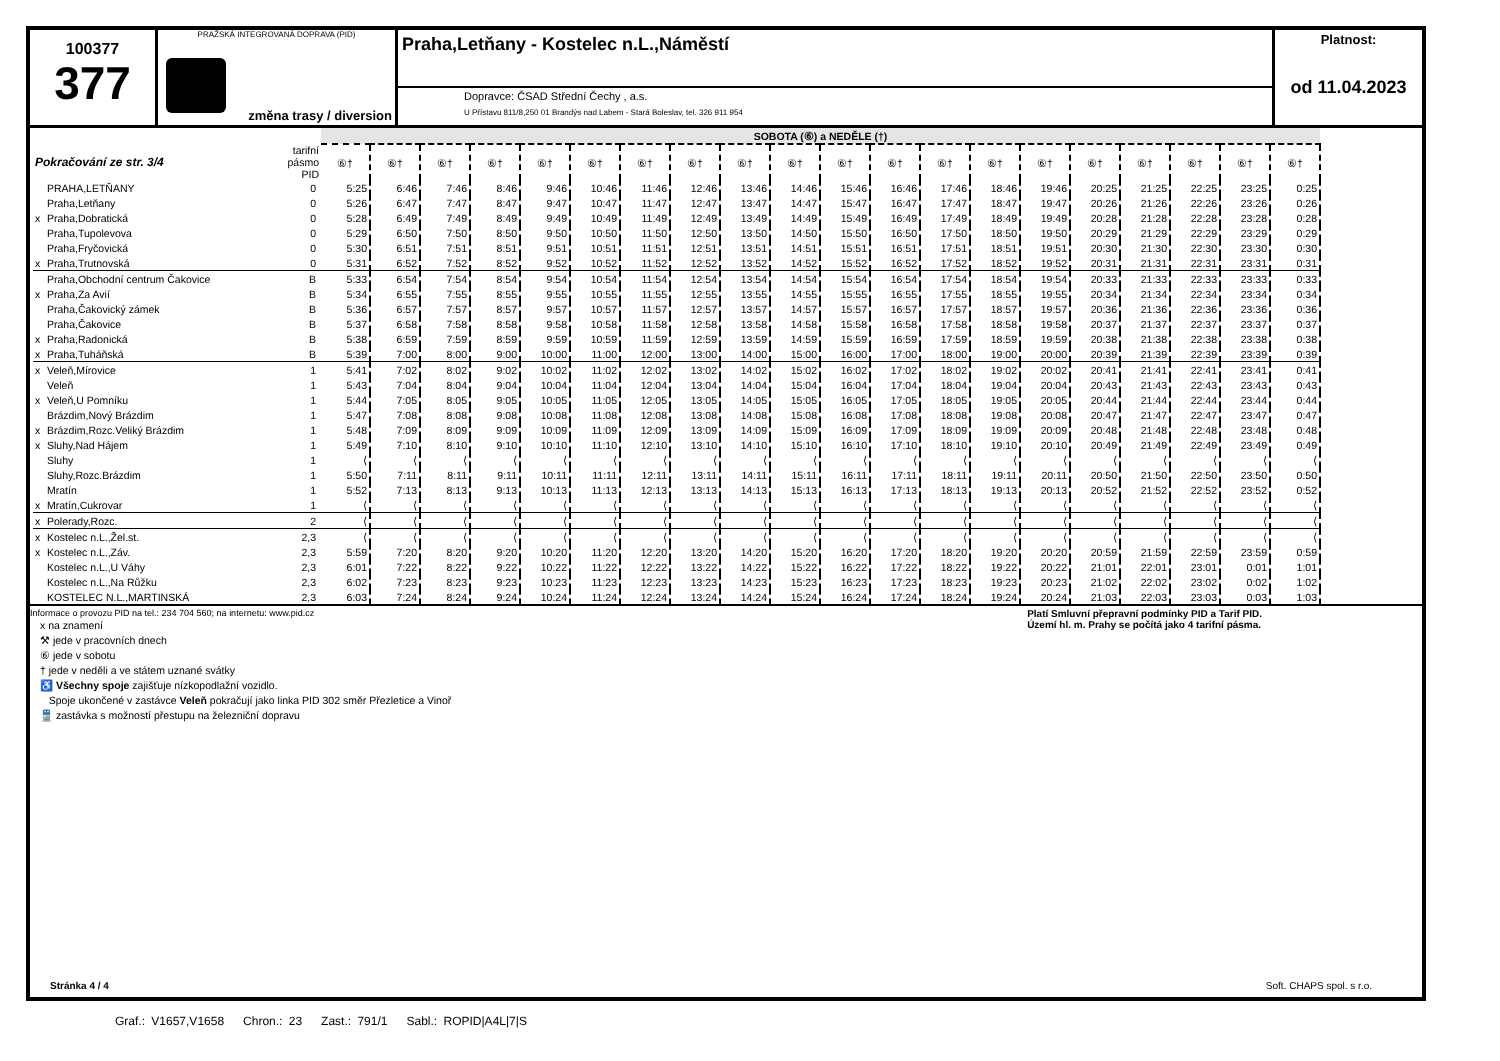100377
377
PRAŽSKÁ INTEGROVANÁ DOPRAVA (PID)
změna trasy / diversion
Praha,Letňany - Kostelec n.L.,Náměstí
Dopravce: ČSAD Střední Čechy , a.s.
U Přístavu 811/8,250 01 Brandýs nad Labem - Stará Boleslav, tel. 326 911 954
Platnost:
od 11.04.2023
| | | | SOBOTA (⑥) a NEDĚLE (†) | | | | | | | | | | | | | | | | | | | |
| --- | --- | --- | --- | --- | --- | --- | --- | --- | --- | --- | --- | --- | --- | --- | --- | --- | --- | --- | --- | --- | --- | --- |
| Pokračování ze str. 3/4 | | tarifní pásmo PID | ⑥† | ⑥† | ⑥† | ⑥† | ⑥† | ⑥† | ⑥† | ⑥† | ⑥† | ⑥† | ⑥† | ⑥† | ⑥† | ⑥† | ⑥† | ⑥† | ⑥† | ⑥† | ⑥† | ⑥† |
| | PRAHA,LETŇANY | 0 | 5:25 | 6:46 | 7:46 | 8:46 | 9:46 | 10:46 | 11:46 | 12:46 | 13:46 | 14:46 | 15:46 | 16:46 | 17:46 | 18:46 | 19:46 | 20:25 | 21:25 | 22:25 | 23:25 | 0:25 |
| | Praha,Letňany | 0 | 5:26 | 6:47 | 7:47 | 8:47 | 9:47 | 10:47 | 11:47 | 12:47 | 13:47 | 14:47 | 15:47 | 16:47 | 17:47 | 18:47 | 19:47 | 20:26 | 21:26 | 22:26 | 23:26 | 0:26 |
| x | Praha,Dobratická | 0 | 5:28 | 6:49 | 7:49 | 8:49 | 9:49 | 10:49 | 11:49 | 12:49 | 13:49 | 14:49 | 15:49 | 16:49 | 17:49 | 18:49 | 19:49 | 20:28 | 21:28 | 22:28 | 23:28 | 0:28 |
| | Praha,Tupolevova | 0 | 5:29 | 6:50 | 7:50 | 8:50 | 9:50 | 10:50 | 11:50 | 12:50 | 13:50 | 14:50 | 15:50 | 16:50 | 17:50 | 18:50 | 19:50 | 20:29 | 21:29 | 22:29 | 23:29 | 0:29 |
| | Praha,Fryčovická | 0 | 5:30 | 6:51 | 7:51 | 8:51 | 9:51 | 10:51 | 11:51 | 12:51 | 13:51 | 14:51 | 15:51 | 16:51 | 17:51 | 18:51 | 19:51 | 20:30 | 21:30 | 22:30 | 23:30 | 0:30 |
| x | Praha,Trutnovská | 0 | 5:31 | 6:52 | 7:52 | 8:52 | 9:52 | 10:52 | 11:52 | 12:52 | 13:52 | 14:52 | 15:52 | 16:52 | 17:52 | 18:52 | 19:52 | 20:31 | 21:31 | 22:31 | 23:31 | 0:31 |
| | Praha,Obchodní centrum Čakovice | B | 5:33 | 6:54 | 7:54 | 8:54 | 9:54 | 10:54 | 11:54 | 12:54 | 13:54 | 14:54 | 15:54 | 16:54 | 17:54 | 18:54 | 19:54 | 20:33 | 21:33 | 22:33 | 23:33 | 0:33 |
| x | Praha,Za Avií | B | 5:34 | 6:55 | 7:55 | 8:55 | 9:55 | 10:55 | 11:55 | 12:55 | 13:55 | 14:55 | 15:55 | 16:55 | 17:55 | 18:55 | 19:55 | 20:34 | 21:34 | 22:34 | 23:34 | 0:34 |
| | Praha,Čakovický zámek | B | 5:36 | 6:57 | 7:57 | 8:57 | 9:57 | 10:57 | 11:57 | 12:57 | 13:57 | 14:57 | 15:57 | 16:57 | 17:57 | 18:57 | 19:57 | 20:36 | 21:36 | 22:36 | 23:36 | 0:36 |
| | Praha,Čakovice | B | 5:37 | 6:58 | 7:58 | 8:58 | 9:58 | 10:58 | 11:58 | 12:58 | 13:58 | 14:58 | 15:58 | 16:58 | 17:58 | 18:58 | 19:58 | 20:37 | 21:37 | 22:37 | 23:37 | 0:37 |
| x | Praha,Radonická | B | 5:38 | 6:59 | 7:59 | 8:59 | 9:59 | 10:59 | 11:59 | 12:59 | 13:59 | 14:59 | 15:59 | 16:59 | 17:59 | 18:59 | 19:59 | 20:38 | 21:38 | 22:38 | 23:38 | 0:38 |
| x | Praha,Tuháňská | B | 5:39 | 7:00 | 8:00 | 9:00 | 10:00 | 11:00 | 12:00 | 13:00 | 14:00 | 15:00 | 16:00 | 17:00 | 18:00 | 19:00 | 20:00 | 20:39 | 21:39 | 22:39 | 23:39 | 0:39 |
| x | Veleň,Mírovice | 1 | 5:41 | 7:02 | 8:02 | 9:02 | 10:02 | 11:02 | 12:02 | 13:02 | 14:02 | 15:02 | 16:02 | 17:02 | 18:02 | 19:02 | 20:02 | 20:41 | 21:41 | 22:41 | 23:41 | 0:41 |
| | Veleň | 1 | 5:43 | 7:04 | 8:04 | 9:04 | 10:04 | 11:04 | 12:04 | 13:04 | 14:04 | 15:04 | 16:04 | 17:04 | 18:04 | 19:04 | 20:04 | 20:43 | 21:43 | 22:43 | 23:43 | 0:43 |
| x | Veleň,U Pomníku | 1 | 5:44 | 7:05 | 8:05 | 9:05 | 10:05 | 11:05 | 12:05 | 13:05 | 14:05 | 15:05 | 16:05 | 17:05 | 18:05 | 19:05 | 20:05 | 20:44 | 21:44 | 22:44 | 23:44 | 0:44 |
| | Brázdim,Nový Brázdim | 1 | 5:47 | 7:08 | 8:08 | 9:08 | 10:08 | 11:08 | 12:08 | 13:08 | 14:08 | 15:08 | 16:08 | 17:08 | 18:08 | 19:08 | 20:08 | 20:47 | 21:47 | 22:47 | 23:47 | 0:47 |
| x | Brázdim,Rozc.Veliký Brázdim | 1 | 5:48 | 7:09 | 8:09 | 9:09 | 10:09 | 11:09 | 12:09 | 13:09 | 14:09 | 15:09 | 16:09 | 17:09 | 18:09 | 19:09 | 20:09 | 20:48 | 21:48 | 22:48 | 23:48 | 0:48 |
| x | Sluhy,Nad Hájem | 1 | 5:49 | 7:10 | 8:10 | 9:10 | 10:10 | 11:10 | 12:10 | 13:10 | 14:10 | 15:10 | 16:10 | 17:10 | 18:10 | 19:10 | 20:10 | 20:49 | 21:49 | 22:49 | 23:49 | 0:49 |
| | Sluhy | 1 | ⟨ | ⟨ | ⟨ | ⟨ | ⟨ | ⟨ | ⟨ | ⟨ | ⟨ | ⟨ | ⟨ | ⟨ | ⟨ | ⟨ | ⟨ | ⟨ | ⟨ | ⟨ | ⟨ | ⟨ |
| | Sluhy,Rozc.Brázdim | 1 | 5:50 | 7:11 | 8:11 | 9:11 | 10:11 | 11:11 | 12:11 | 13:11 | 14:11 | 15:11 | 16:11 | 17:11 | 18:11 | 19:11 | 20:11 | 20:50 | 21:50 | 22:50 | 23:50 | 0:50 |
| | Mratín | 1 | 5:52 | 7:13 | 8:13 | 9:13 | 10:13 | 11:13 | 12:13 | 13:13 | 14:13 | 15:13 | 16:13 | 17:13 | 18:13 | 19:13 | 20:13 | 20:52 | 21:52 | 22:52 | 23:52 | 0:52 |
| x | Mratín,Cukrovar | 1 | ⟨ | ⟨ | ⟨ | ⟨ | ⟨ | ⟨ | ⟨ | ⟨ | ⟨ | ⟨ | ⟨ | ⟨ | ⟨ | ⟨ | ⟨ | ⟨ | ⟨ | ⟨ | ⟨ | ⟨ |
| x | Polerady,Rozc. | 2 | ⟨ | ⟨ | ⟨ | ⟨ | ⟨ | ⟨ | ⟨ | ⟨ | ⟨ | ⟨ | ⟨ | ⟨ | ⟨ | ⟨ | ⟨ | ⟨ | ⟨ | ⟨ | ⟨ | ⟨ |
| x | Kostelec n.L.,Žel.st. | 2,3 | ⟨ | ⟨ | ⟨ | ⟨ | ⟨ | ⟨ | ⟨ | ⟨ | ⟨ | ⟨ | ⟨ | ⟨ | ⟨ | ⟨ | ⟨ | ⟨ | ⟨ | ⟨ | ⟨ | ⟨ |
| x | Kostelec n.L.,Záv. | 2,3 | 5:59 | 7:20 | 8:20 | 9:20 | 10:20 | 11:20 | 12:20 | 13:20 | 14:20 | 15:20 | 16:20 | 17:20 | 18:20 | 19:20 | 20:20 | 20:59 | 21:59 | 22:59 | 23:59 | 0:59 |
| | Kostelec n.L.,U Váhy | 2,3 | 6:01 | 7:22 | 8:22 | 9:22 | 10:22 | 11:22 | 12:22 | 13:22 | 14:22 | 15:22 | 16:22 | 17:22 | 18:22 | 19:22 | 20:22 | 21:01 | 22:01 | 23:01 | 0:01 | 1:01 |
| | Kostelec n.L.,Na Růžku | 2,3 | 6:02 | 7:23 | 8:23 | 9:23 | 10:23 | 11:23 | 12:23 | 13:23 | 14:23 | 15:23 | 16:23 | 17:23 | 18:23 | 19:23 | 20:23 | 21:02 | 22:02 | 23:02 | 0:02 | 1:02 |
| | KOSTELEC N.L.,MARTINSKÁ | 2,3 | 6:03 | 7:24 | 8:24 | 9:24 | 10:24 | 11:24 | 12:24 | 13:24 | 14:24 | 15:24 | 16:24 | 17:24 | 18:24 | 19:24 | 20:24 | 21:03 | 22:03 | 23:03 | 0:03 | 1:03 |
Platí Smluvní přepravní podmínky PID a Tarif PID.
Území hl. m. Prahy se počítá jako 4 tarifní pásma.
Informace o provozu PID na tel.: 234 704 560; na internetu: www.pid.cz
x na znamení
⚒ jede v pracovních dnech
⑥ jede v sobotu
† jede v neděli a ve státem uznané svátky
♿ Všechny spoje zajišťuje nízkopodlažní vozidlo.
Spoje ukončené v zastávce Veleň pokračují jako linka PID 302 směr Přezletice a Vinoř
🚆 zastávka s možností přestupu na železniční dopravu
Stránka 4 / 4 Soft. CHAPS spol. s r.o.
Graf.: V1657,V1658 Chron.: 23 Zast.: 791/1 Sabl.: ROPID|A4L|7|S